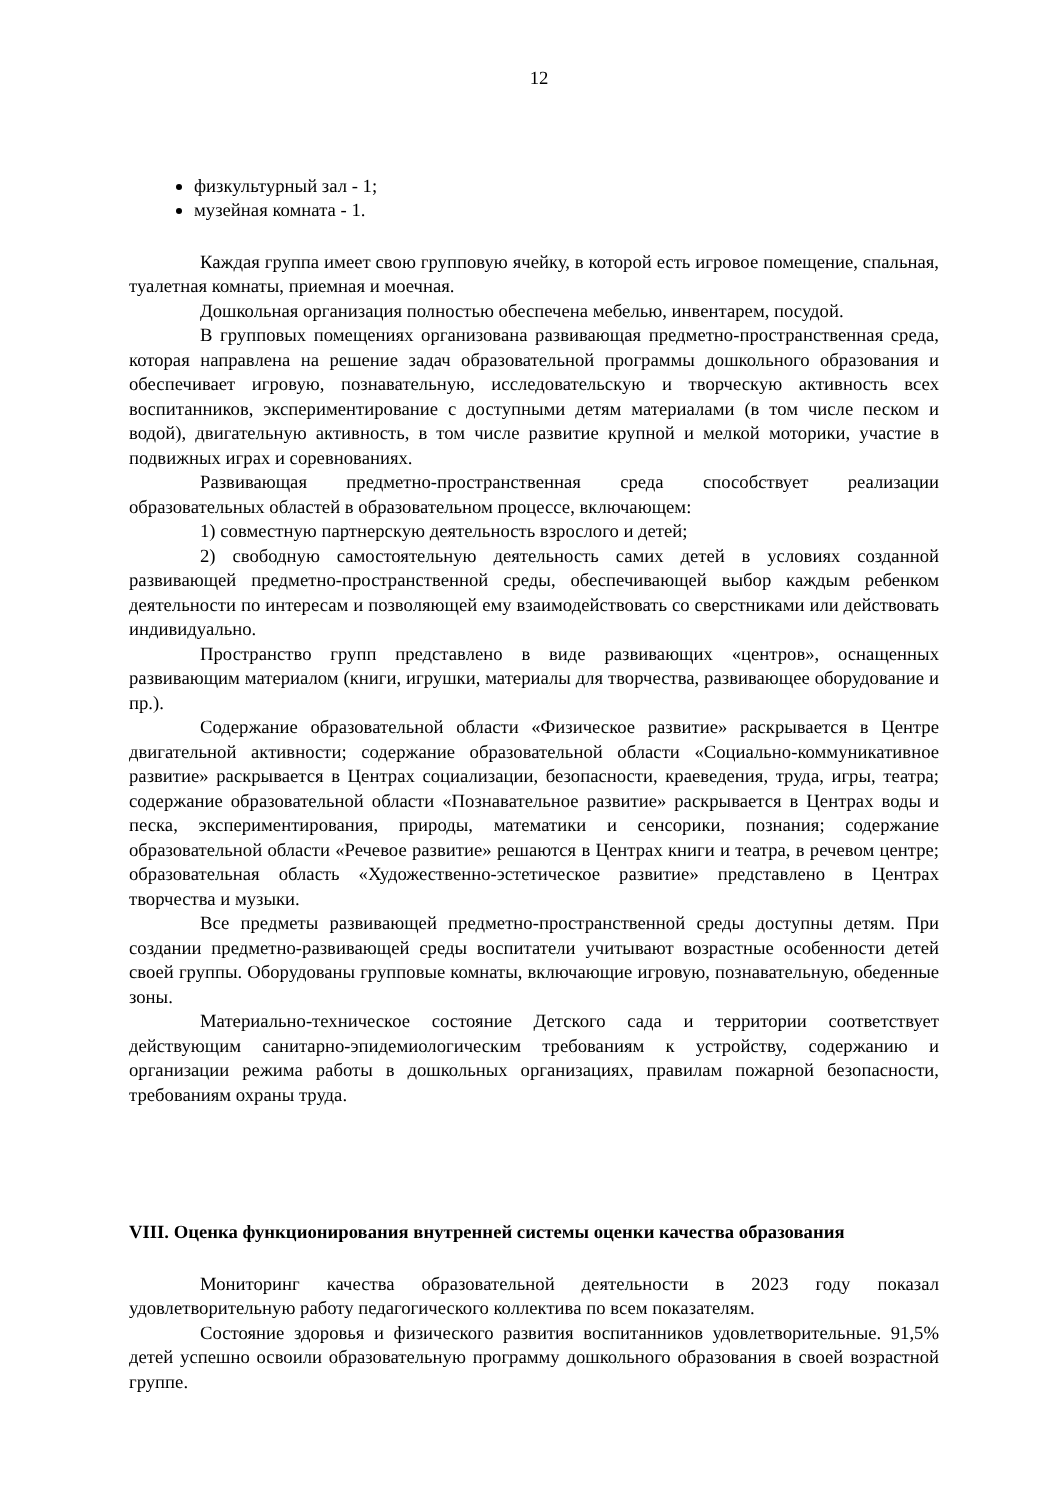12
физкультурный зал - 1;
музейная комната - 1.
Каждая группа имеет свою групповую ячейку, в которой есть игровое помещение, спальная, туалетная комнаты, приемная и моечная.
Дошкольная организация полностью обеспечена мебелью, инвентарем, посудой.
В групповых помещениях организована развивающая предметно-пространственная среда, которая направлена на решение задач образовательной программы дошкольного образования и обеспечивает игровую, познавательную, исследовательскую и творческую активность всех воспитанников, экспериментирование с доступными детям материалами (в том числе песком и водой), двигательную активность, в том числе развитие крупной и мелкой моторики, участие в подвижных играх и соревнованиях.
Развивающая предметно-пространственная среда способствует реализации образовательных областей в образовательном процессе, включающем:
1) совместную партнерскую деятельность взрослого и детей;
2) свободную самостоятельную деятельность самих детей в условиях созданной развивающей предметно-пространственной среды, обеспечивающей выбор каждым ребенком деятельности по интересам и позволяющей ему взаимодействовать со сверстниками или действовать индивидуально.
Пространство групп представлено в виде развивающих «центров», оснащенных развивающим материалом (книги, игрушки, материалы для творчества, развивающее оборудование и пр.).
Содержание образовательной области «Физическое развитие» раскрывается в Центре двигательной активности; содержание образовательной области «Социально-коммуникативное развитие» раскрывается в Центрах социализации, безопасности, краеведения, труда, игры, театра; содержание образовательной области «Познавательное развитие» раскрывается в Центрах воды и песка, экспериментирования, природы, математики и сенсорики, познания; содержание образовательной области «Речевое развитие» решаются в Центрах книги и театра, в речевом центре; образовательная область «Художественно-эстетическое развитие» представлено в Центрах творчества и музыки.
Все предметы развивающей предметно-пространственной среды доступны детям. При создании предметно-развивающей среды воспитатели учитывают возрастные особенности детей своей группы. Оборудованы групповые комнаты, включающие игровую, познавательную, обеденные зоны.
Материально-техническое состояние Детского сада и территории соответствует действующим санитарно-эпидемиологическим требованиям к устройству, содержанию и организации режима работы в дошкольных организациях, правилам пожарной безопасности, требованиям охраны труда.
VIII. Оценка функционирования внутренней системы оценки качества образования
Мониторинг качества образовательной деятельности в 2023 году показал удовлетворительную работу педагогического коллектива по всем показателям.
Состояние здоровья и физического развития воспитанников удовлетворительные. 91,5% детей успешно освоили образовательную программу дошкольного образования в своей возрастной группе.